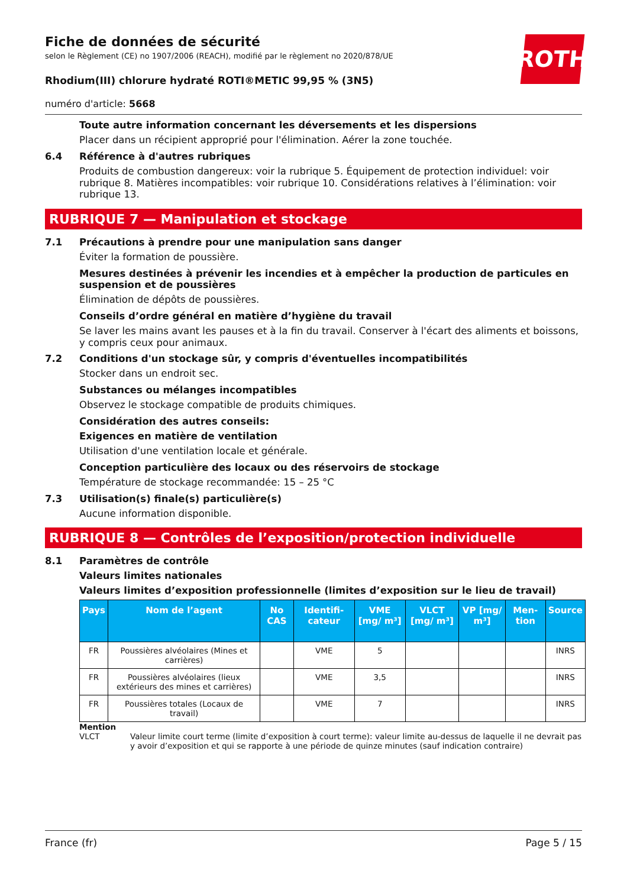Fiche de données de sécurité
selon le Règlement (CE) no 1907/2006 (REACH), modifié par le règlement no 2020/878/UE
ROTH
Rhodium(III) chlorure hydraté ROTI®METIC 99,95 % (3N5)
numéro d'article: 5668
Toute autre information concernant les déversements et les dispersions
Placer dans un récipient approprié pour l'élimination. Aérer la zone touchée.
6.4 Référence à d'autres rubriques
Produits de combustion dangereux: voir la rubrique 5. Équipement de protection individuel: voir rubrique 8. Matières incompatibles: voir rubrique 10. Considérations relatives à l’élimination: voir rubrique 13.
RUBRIQUE 7 — Manipulation et stockage
7.1 Précautions à prendre pour une manipulation sans danger
Éviter la formation de poussière.
Mesures destinées à prévenir les incendies et à empêcher la production de particules en suspension et de poussières
Élimination de dépôts de poussières.
Conseils d’ordre général en matière d’hygiène du travail
Se laver les mains avant les pauses et à la fin du travail. Conserver à l'écart des aliments et boissons, y compris ceux pour animaux.
7.2 Conditions d'un stockage sûr, y compris d'éventuelles incompatibilités
Stocker dans un endroit sec.
Substances ou mélanges incompatibles
Observez le stockage compatible de produits chimiques.
Considération des autres conseils:
Exigences en matière de ventilation
Utilisation d'une ventilation locale et générale.
Conception particulière des locaux ou des réservoirs de stockage
Température de stockage recommandée: 15 – 25 °C
7.3 Utilisation(s) finale(s) particulière(s)
Aucune information disponible.
RUBRIQUE 8 — Contrôles de l’exposition/protection individuelle
8.1 Paramètres de contrôle
Valeurs limites nationales
Valeurs limites d’exposition professionnelle (limites d’exposition sur le lieu de travail)
| Pays | Nom de l’agent | No CAS | Identifi-cateur | VME [mg/ m³] | VLCT [mg/ m³] | VP [mg/ m³] | Men-tion | Source |
| --- | --- | --- | --- | --- | --- | --- | --- | --- |
| FR | Poussières alvéolaires (Mines et carrières) | | VME | 5 | | | | INRS |
| FR | Poussières alvéolaires (lieux extérieurs des mines et carrières) | | VME | 3,5 | | | | INRS |
| FR | Poussières totales (Locaux de travail) | | VME | 7 | | | | INRS |
Mention
VLCT Valeur limite court terme (limite d’exposition à court terme): valeur limite au-dessus de laquelle il ne devrait pas y avoir d’exposition et qui se rapporte à une période de quinze minutes (sauf indication contraire)
France (fr) Page 5 / 15